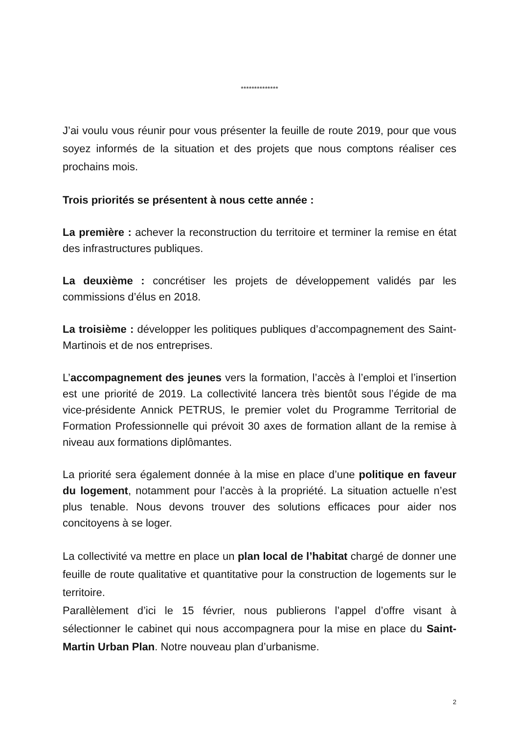**************
J’ai voulu vous réunir pour vous présenter la feuille de route 2019, pour que vous soyez informés de la situation et des projets que nous comptons réaliser ces prochains mois.
Trois priorités se présentent à nous cette année :
La première : achever la reconstruction du territoire et terminer la remise en état des infrastructures publiques.
La deuxième : concrétiser les projets de développement validés par les commissions d’élus en 2018.
La troisième : développer les politiques publiques d’accompagnement des Saint-Martinois et de nos entreprises.
L’accompagnement des jeunes vers la formation, l’accès à l’emploi et l’insertion est une priorité de 2019. La collectivité lancera très bientôt sous l’égide de ma vice-présidente Annick PETRUS, le premier volet du Programme Territorial de Formation Professionnelle qui prévoit 30 axes de formation allant de la remise à niveau aux formations diplômantes.
La priorité sera également donnée à la mise en place d’une politique en faveur du logement, notamment pour l’accès à la propriété. La situation actuelle n’est plus tenable. Nous devons trouver des solutions efficaces pour aider nos concitoyens à se loger.
La collectivité va mettre en place un plan local de l’habitat chargé de donner une feuille de route qualitative et quantitative pour la construction de logements sur le territoire.
Parallèlement d’ici le 15 février, nous publierons l’appel d’offre visant à sélectionner le cabinet qui nous accompagnera pour la mise en place du Saint-Martin Urban Plan. Notre nouveau plan d’urbanisme.
2